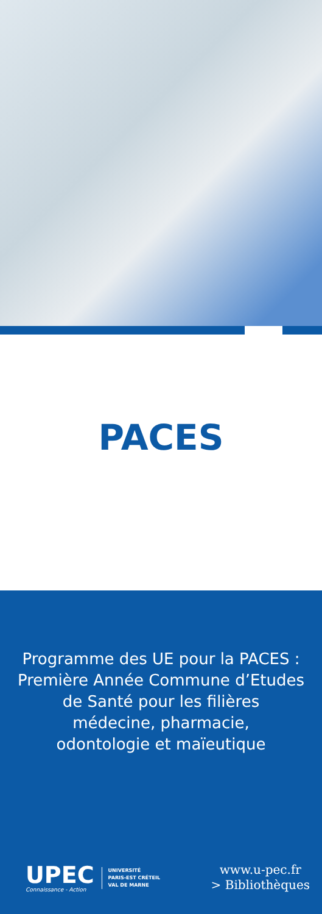PACES
Programme des UE pour la PACES :
Première Année Commune d’Etudes
de Santé pour les filières
médecine, pharmacie,
odontologie et maïeutique
UPEC
Connaissance - Action
UNIVERSITÉ
PARIS-EST CRÉTEIL
VAL DE MARNE
www.u-pec.fr
> Bibliothèques